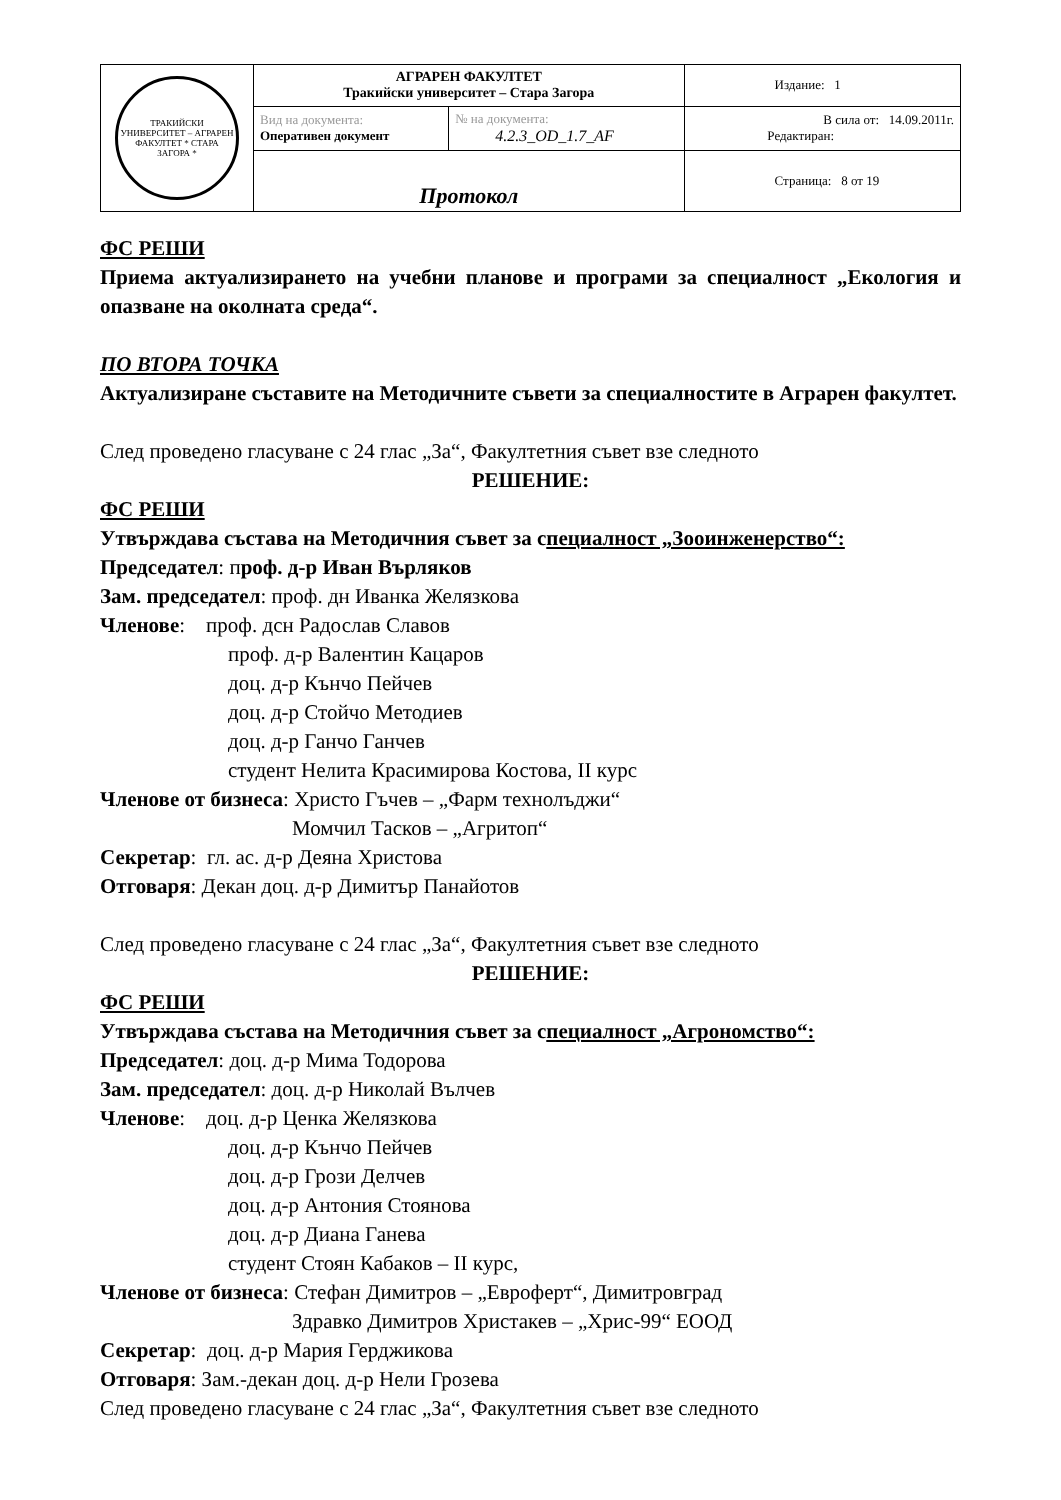| ТРАКИЙСКИ УНИВЕРСИТЕТ – АГРАРЕН ФАКУЛТЕТ * СТАРА ЗАГОРА * | АГРАРЕН ФАКУЛТЕТ Тракийски университет – Стара Загора | | Издание: 1 |
| | Вид на документа: Оперативен документ | № на документа: 4.2.3_OD_1.7_AF | В сила от: 14.09.2011г. Редактиран: |
| | Протокол | | Страница: 8 от 19 |
ФС РЕШИ
Приема актуализирането на учебни планове и програми за специалност „Екология и опазване на околната среда“.
ПО ВТОРА ТОЧКА
Актуализиране съставите на Методичните съвети за специалностите в Аграрен факултет.
След проведено гласуване с 24 глас „За“, Факултетния съвет взе следното
РЕШЕНИЕ:
ФС РЕШИ
Утвърждава състава на Методичния съвет за специалност „Зооинженерство“:
Председател: проф. д-р Иван Върляков
Зам. председател: проф. дн Иванка Желязкова
Членове: проф. дсн Радослав Славов
проф. д-р Валентин Кацаров
доц. д-р Кънчо Пейчев
доц. д-р Стойчо Методиев
доц. д-р Ганчо Ганчев
студент Нелита Красимирова Костова, II курс
Членове от бизнеса: Христо Гъчев – „Фарм технолъджи“
Момчил Тасков – „Агритоп“
Секретар: гл. ас. д-р Деяна Христова
Отговаря: Декан доц. д-р Димитър Панайотов
След проведено гласуване с 24 глас „За“, Факултетния съвет взе следното
РЕШЕНИЕ:
ФС РЕШИ
Утвърждава състава на Методичния съвет за специалност „Агрономство“:
Председател: доц. д-р Мима Тодорова
Зам. председател: доц. д-р Николай Вълчев
Членове: доц. д-р Ценка Желязкова
доц. д-р Кънчо Пейчев
доц. д-р Грози Делчев
доц. д-р Антония Стоянова
доц. д-р Диана Ганева
студент Стоян Кабаков – II курс,
Членове от бизнеса: Стефан Димитров – „Евроферт“, Димитровград
Здравко Димитров Христакев – „Хрис-99“ ЕООД
Секретар: доц. д-р Мария Герджикова
Отговаря: Зам.-декан доц. д-р Нели Грозева
След проведено гласуване с 24 глас „За“, Факултетния съвет взе следното